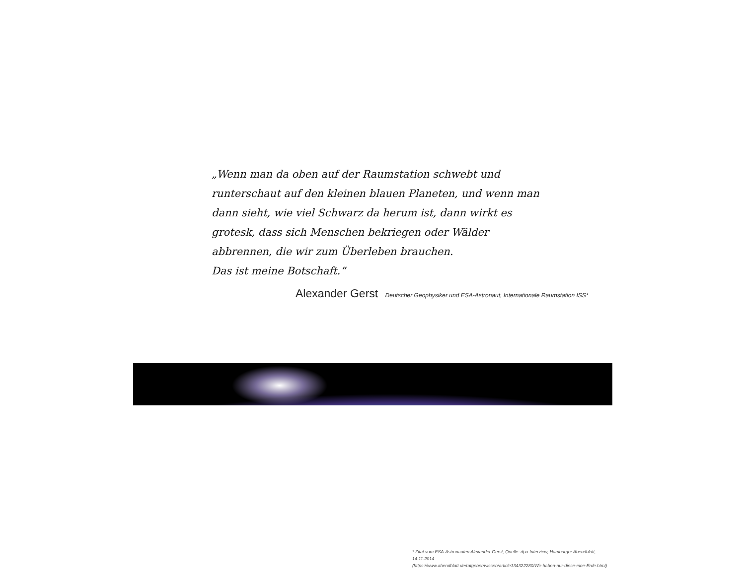„Wenn man da oben auf der Raumstation schwebt und runterschaut auf den kleinen blauen Planeten, und wenn man dann sieht, wie viel Schwarz da herum ist, dann wirkt es grotesk, dass sich Menschen bekriegen oder Wälder abbrennen, die wir zum Überleben brauchen.
Das ist meine Botschaft.“
Alexander Gerst Deutscher Geophysiker und ESA-Astronaut, Internationale Raumstation ISS*
* Zitat vom ESA-Astronauten Alexander Gerst, Quelle: dpa-Interview, Hamburger Abendblatt, 14.11.2014
(https://www.abendblatt.de/ratgeber/wissen/article134322280/Wir-haben-nur-diese-eine-Erde.html)